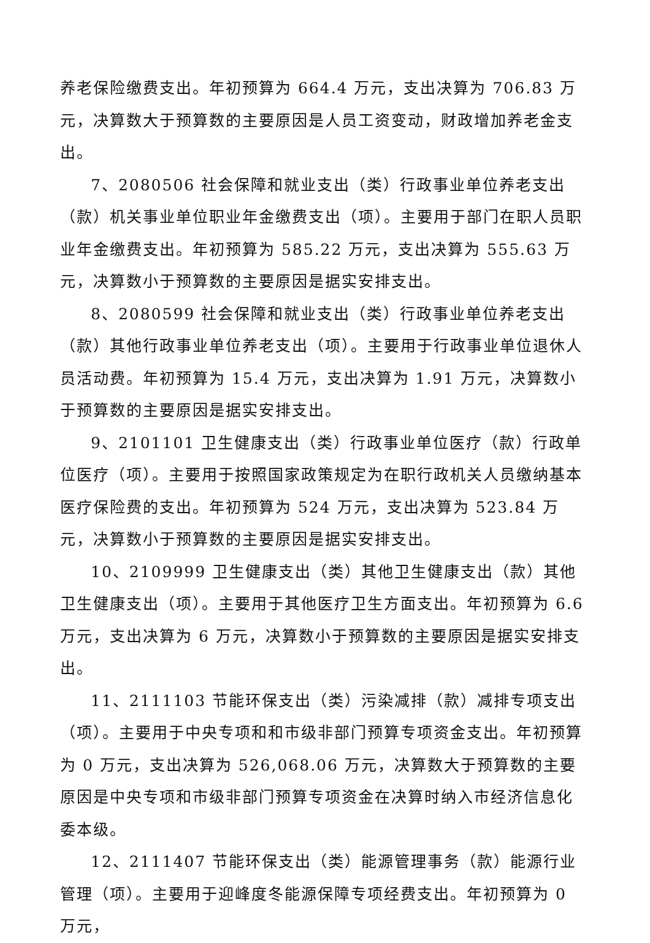养老保险缴费支出。年初预算为 664.4 万元，支出决算为 706.83 万元，决算数大于预算数的主要原因是人员工资变动，财政增加养老金支出。
7、2080506 社会保障和就业支出（类）行政事业单位养老支出（款）机关事业单位职业年金缴费支出（项）。主要用于部门在职人员职业年金缴费支出。年初预算为 585.22 万元，支出决算为 555.63 万元，决算数小于预算数的主要原因是据实安排支出。
8、2080599 社会保障和就业支出（类）行政事业单位养老支出（款）其他行政事业单位养老支出（项）。主要用于行政事业单位退休人员活动费。年初预算为 15.4 万元，支出决算为 1.91 万元，决算数小于预算数的主要原因是据实安排支出。
9、2101101 卫生健康支出（类）行政事业单位医疗（款）行政单位医疗（项）。主要用于按照国家政策规定为在职行政机关人员缴纳基本医疗保险费的支出。年初预算为 524 万元，支出决算为 523.84 万元，决算数小于预算数的主要原因是据实安排支出。
10、2109999 卫生健康支出（类）其他卫生健康支出（款）其他卫生健康支出（项）。主要用于其他医疗卫生方面支出。年初预算为 6.6 万元，支出决算为 6 万元，决算数小于预算数的主要原因是据实安排支出。
11、2111103 节能环保支出（类）污染减排（款）减排专项支出（项）。主要用于中央专项和和市级非部门预算专项资金支出。年初预算为 0 万元，支出决算为 526,068.06 万元，决算数大于预算数的主要原因是中央专项和市级非部门预算专项资金在决算时纳入市经济信息化委本级。
12、2111407 节能环保支出（类）能源管理事务（款）能源行业管理（项）。主要用于迎峰度冬能源保障专项经费支出。年初预算为 0 万元，